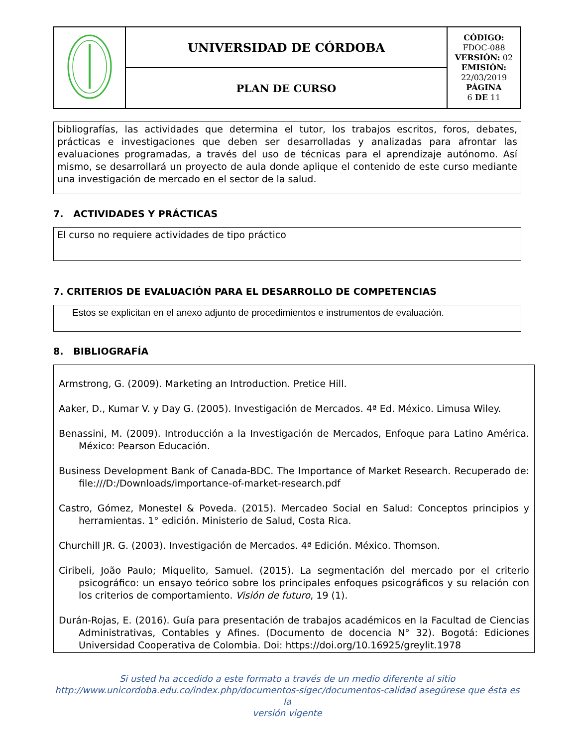| | UNIVERSIDAD DE CÓRDOBA | CÓDIGO: FDOC-088 VERSIÓN: 02 EMISIÓN: 22/03/2019 PÁGINA 6 DE 11 |
| | PLAN DE CURSO | |
bibliografías, las actividades que determina el tutor, los trabajos escritos, foros, debates, prácticas e investigaciones que deben ser desarrolladas y analizadas para afrontar las evaluaciones programadas, a través del uso de técnicas para el aprendizaje autónomo. Así mismo, se desarrollará un proyecto de aula donde aplique el contenido de este curso mediante una investigación de mercado en el sector de la salud.
7. ACTIVIDADES Y PRÁCTICAS
El curso no requiere actividades de tipo práctico
7. CRITERIOS DE EVALUACIÓN PARA EL DESARROLLO DE COMPETENCIAS
Estos se explicitan en el anexo adjunto de procedimientos e instrumentos de evaluación.
8. BIBLIOGRAFÍA
Armstrong, G. (2009). Marketing an Introduction. Pretice Hill.
Aaker, D., Kumar V. y Day G. (2005). Investigación de Mercados. 4ª Ed. México. Limusa Wiley.
Benassini, M. (2009). Introducción a la Investigación de Mercados, Enfoque para Latino América. México: Pearson Educación.
Business Development Bank of Canada-BDC. The Importance of Market Research. Recuperado de: file:///D:/Downloads/importance-of-market-research.pdf
Castro, Gómez, Monestel & Poveda. (2015). Mercadeo Social en Salud: Conceptos principios y herramientas. 1° edición. Ministerio de Salud, Costa Rica.
Churchill JR. G. (2003). Investigación de Mercados. 4ª Edición. México. Thomson.
Ciribeli, João Paulo; Miquelito, Samuel. (2015). La segmentación del mercado por el criterio psicográfico: un ensayo teórico sobre los principales enfoques psicográficos y su relación con los criterios de comportamiento. Visión de futuro, 19 (1).
Durán-Rojas, E. (2016). Guía para presentación de trabajos académicos en la Facultad de Ciencias Administrativas, Contables y Afines. (Documento de docencia N° 32). Bogotá: Ediciones Universidad Cooperativa de Colombia. Doi: https://doi.org/10.16925/greylit.1978
Si usted ha accedido a este formato a través de un medio diferente al sitio
http://www.unicordoba.edu.co/index.php/documentos-sigec/documentos-calidad asegúrese que ésta es la
versión vigente